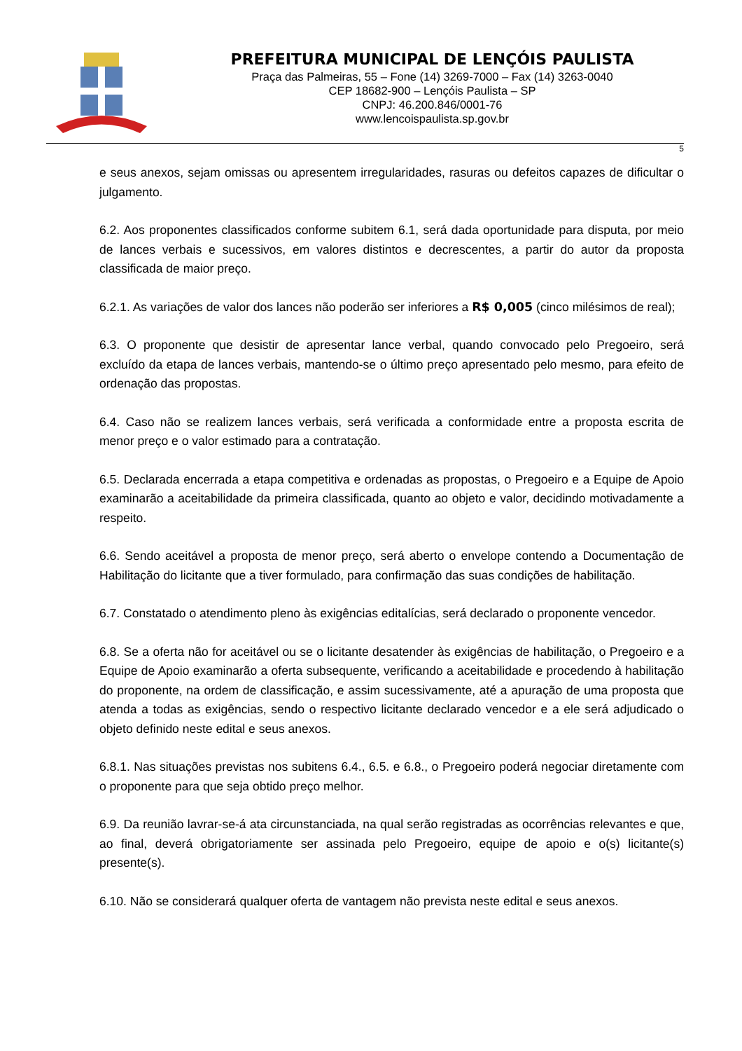PREFEITURA MUNICIPAL DE LENÇÓIS PAULISTA
Praça das Palmeiras, 55 – Fone (14) 3269-7000 – Fax (14) 3263-0040
CEP 18682-900 – Lençóis Paulista – SP
CNPJ: 46.200.846/0001-76
www.lencoispaulista.sp.gov.br
5
e seus anexos, sejam omissas ou apresentem irregularidades, rasuras ou defeitos capazes de dificultar o julgamento.
6.2. Aos proponentes classificados conforme subitem 6.1, será dada oportunidade para disputa, por meio de lances verbais e sucessivos, em valores distintos e decrescentes, a partir do autor da proposta classificada de maior preço.
6.2.1. As variações de valor dos lances não poderão ser inferiores a R$ 0,005 (cinco milésimos de real);
6.3. O proponente que desistir de apresentar lance verbal, quando convocado pelo Pregoeiro, será excluído da etapa de lances verbais, mantendo-se o último preço apresentado pelo mesmo, para efeito de ordenação das propostas.
6.4. Caso não se realizem lances verbais, será verificada a conformidade entre a proposta escrita de menor preço e o valor estimado para a contratação.
6.5. Declarada encerrada a etapa competitiva e ordenadas as propostas, o Pregoeiro e a Equipe de Apoio examinarão a aceitabilidade da primeira classificada, quanto ao objeto e valor, decidindo motivadamente a respeito.
6.6. Sendo aceitável a proposta de menor preço, será aberto o envelope contendo a Documentação de Habilitação do licitante que a tiver formulado, para confirmação das suas condições de habilitação.
6.7. Constatado o atendimento pleno às exigências editalícias, será declarado o proponente vencedor.
6.8. Se a oferta não for aceitável ou se o licitante desatender às exigências de habilitação, o Pregoeiro e a Equipe de Apoio examinarão a oferta subsequente, verificando a aceitabilidade e procedendo à habilitação do proponente, na ordem de classificação, e assim sucessivamente, até a apuração de uma proposta que atenda a todas as exigências, sendo o respectivo licitante declarado vencedor e a ele será adjudicado o objeto definido neste edital e seus anexos.
6.8.1. Nas situações previstas nos subitens 6.4., 6.5. e 6.8., o Pregoeiro poderá negociar diretamente com o proponente para que seja obtido preço melhor.
6.9. Da reunião lavrar-se-á ata circunstanciada, na qual serão registradas as ocorrências relevantes e que, ao final, deverá obrigatoriamente ser assinada pelo Pregoeiro, equipe de apoio e o(s) licitante(s) presente(s).
6.10. Não se considerará qualquer oferta de vantagem não prevista neste edital e seus anexos.